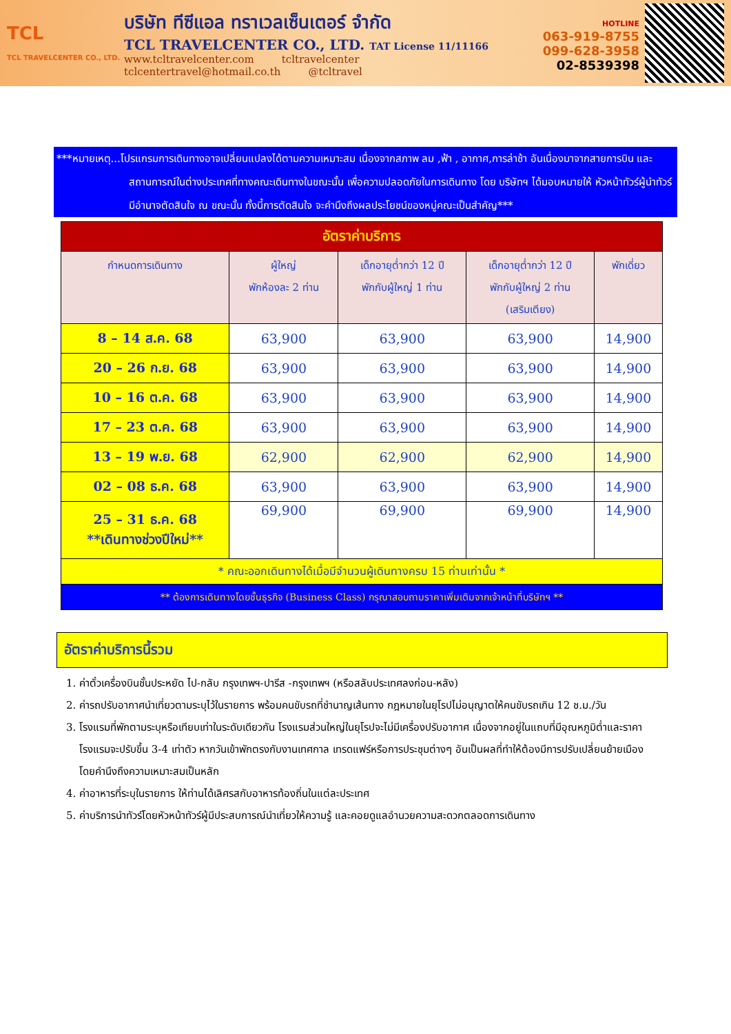TCL
TCL TRAVELCENTER CO., LTD.
บริษัท ทีซีแอล ทราเวลเซ็นเตอร์ จำกัด
TCL TRAVELCENTER CO., LTD. TAT License 11/11166
www.tcltravelcenter.com tcltravelcenter
tclcentertravel@hotmail.co.th @tcltravel
HOTLINE
063-919-8755
099-628-3958
02-8539398
***หมายเหตุ...โปรแกรมการเดินทางอาจเปลี่ยนแปลงได้ตามความเหมาะสม เนื่องจากสภาพ ลม ,ฟ้า , อากาศ,การล่าช้า อันเนื่องมาจากสายการบิน และสถานการณ์ในต่างประเทศที่ทางคณะเดินทางในขณะนั้น เพื่อความปลอดภัยในการเดินทาง โดย บริษัทฯ ได้มอบหมายให้ หัวหน้าทัวร์ผู้นำทัวร์ มีอำนาจตัดสินใจ ณ ขณะนั้น ทั้งนี้การตัดสินใจ จะคำนึงถึงผลประโยชน์ของหมู่คณะเป็นสำคัญ***
| อัตราค่าบริการ | | | | |
| กำหนดการเดินทาง | ผู้ใหญ่ พักห้องละ 2 ท่าน | เด็กอายุต่ำกว่า 12 ปี พักกับผู้ใหญ่ 1 ท่าน | เด็กอายุต่ำกว่า 12 ปี พักกับผู้ใหญ่ 2 ท่าน (เสริมเตียง) | พักเดี่ยว |
| 8 – 14 ส.ค. 68 | 63,900 | 63,900 | 63,900 | 14,900 |
| 20 – 26 ก.ย. 68 | 63,900 | 63,900 | 63,900 | 14,900 |
| 10 – 16 ต.ค. 68 | 63,900 | 63,900 | 63,900 | 14,900 |
| 17 – 23 ต.ค. 68 | 63,900 | 63,900 | 63,900 | 14,900 |
| 13 – 19 พ.ย. 68 | 62,900 | 62,900 | 62,900 | 14,900 |
| 02 – 08 ธ.ค. 68 | 63,900 | 63,900 | 63,900 | 14,900 |
| 25 – 31 ธ.ค. 68 **เดินทางช่วงปีใหม่** | 69,900 | 69,900 | 69,900 | 14,900 |
| * คณะออกเดินทางได้เมื่อมีจำนวนผู้เดินทางครบ 15 ท่านเท่านั้น * | | | | |
| ** ต้องการเดินทางโดยชั้นธุรกิจ (Business Class) กรุณาสอบถามราคาเพิ่มเติมจากเจ้าหน้าที่บริษัทฯ ** | | | | |
อัตราค่าบริการนี้รวม
1. ค่าตั๋วเครื่องบินชั้นประหยัด ไป-กลับ กรุงเทพฯ-ปารีส -กรุงเทพฯ (หรือสลับประเทศลงก่อน-หลัง)
2. ค่ารถปรับอากาศนำเที่ยวตามระบุไว้ในรายการ พร้อมคนขับรถที่ชำนาญเส้นทาง กฎหมายในยุโรปไม่อนุญาตให้คนขับรถเกิน 12 ช.ม./วัน
3. โรงแรมที่พักตามระบุหรือเทียบเท่าในระดับเดียวกัน โรงแรมส่วนใหญ่ในยุโรปจะไม่มีเครื่องปรับอากาศ เนื่องจากอยู่ในแถบที่มีอุณหภูมิต่ำและราคาโรงแรมจะปรับขึ้น 3-4 เท่าตัว หากวันเข้าพักตรงกับงานเทศกาล เทรดแฟร์หรือการประชุมต่างๆ อันเป็นผลที่ทำให้ต้องมีการปรับเปลี่ยนย้ายเมือง โดยคำนึงถึงความเหมาะสมเป็นหลัก
4. ค่าอาหารที่ระบุในรายการ ให้ท่านได้เลิศรสกับอาหารท้องถิ่นในแต่ละประเทศ
5. ค่าบริการนำทัวร์โดยหัวหน้าทัวร์ผู้มีประสบการณ์นำเที่ยวให้ความรู้ และคอยดูแลอำนวยความสะดวกตลอดการเดินทาง